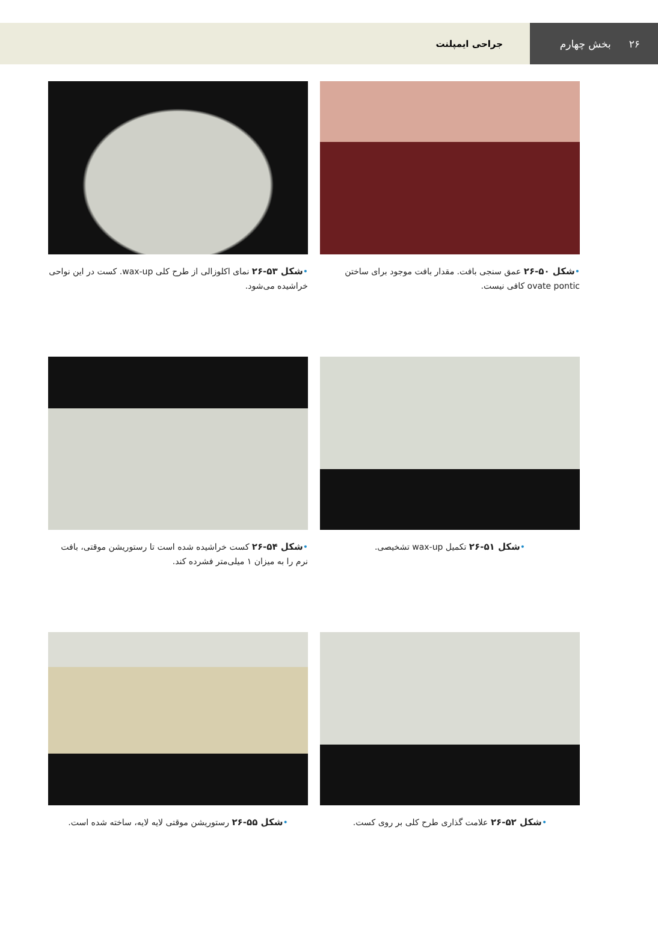۲۶ بخش چهارم
جراحی ایمپلنت
•شکل ۵۰-۲۶ عمق سنجی بافت. مقدار بافت موجود برای ساختن ovate pontic کافی نیست.
•شکل ۵۳-۲۶ نمای اکلوزالی از طرح کلی wax-up. کست در این نواحی خراشیده می‌شود.
•شکل ۵۱-۲۶ تکمیل wax-up تشخیصی.
•شکل ۵۴-۲۶ کست خراشیده شده است تا رستوریشن موقتی، بافت نرم را به میزان ۱ میلی‌متر فشرده کند.
•شکل ۵۲-۲۶ علامت گذاری طرح کلی بر روی کست.
•شکل ۵۵-۲۶ رستوریشن موقتی لایه لایه، ساخته شده است.